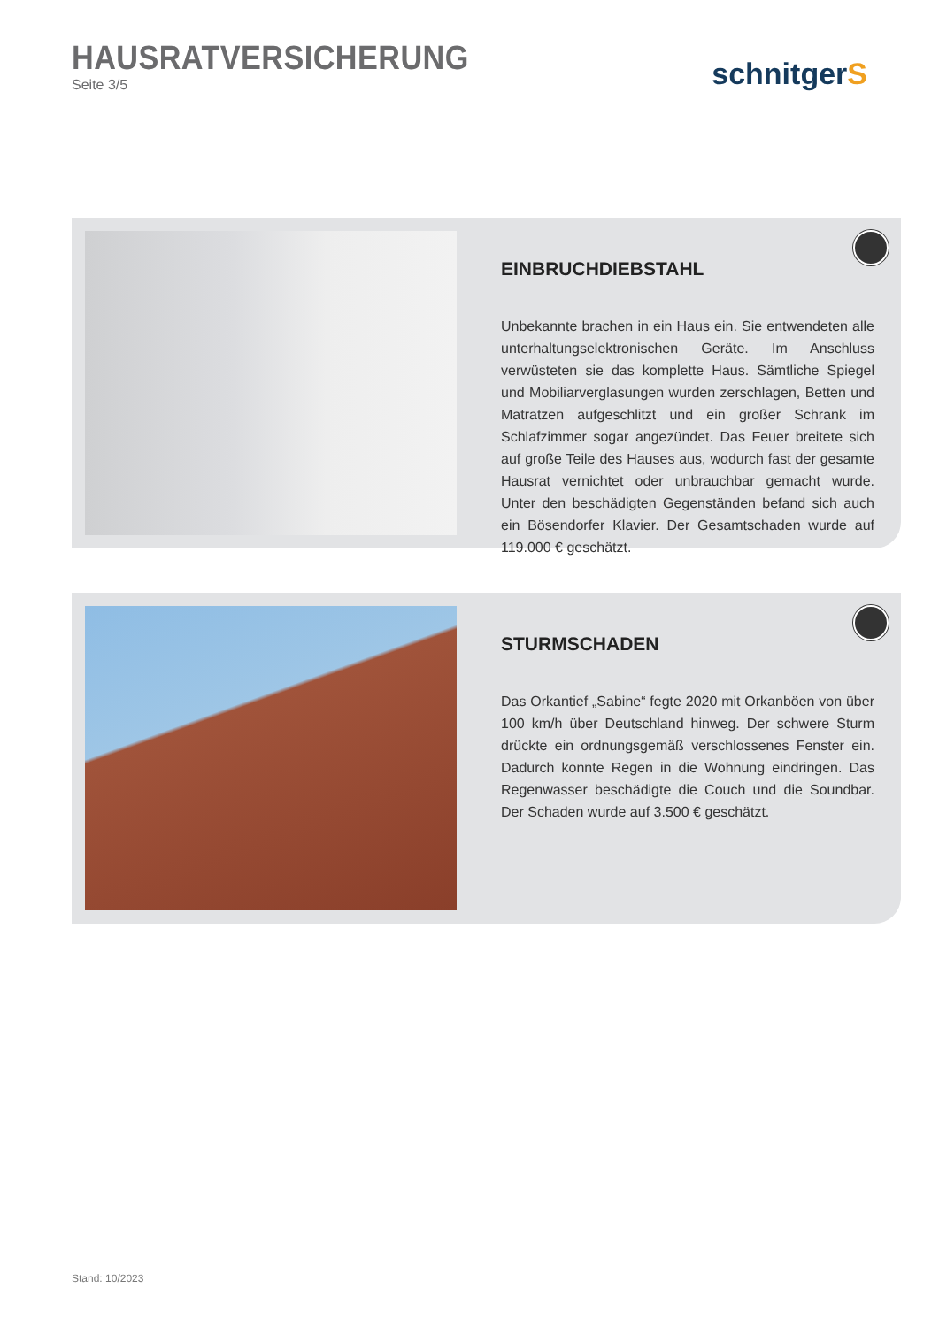HAUSRATVERSICHERUNG
Seite 3/5
schnitgerS
EINBRUCHDIEBSTAHL
Unbekannte brachen in ein Haus ein. Sie entwendeten alle unterhaltungselektronischen Geräte. Im Anschluss verwüsteten sie das komplette Haus. Sämtliche Spiegel und Mobiliarverglasungen wurden zerschlagen, Betten und Matratzen aufgeschlitzt und ein großer Schrank im Schlafzimmer sogar angezündet. Das Feuer breitete sich auf große Teile des Hauses aus, wodurch fast der gesamte Hausrat vernichtet oder unbrauchbar gemacht wurde. Unter den beschädigten Gegenständen befand sich auch ein Bösendorfer Klavier. Der Gesamtschaden wurde auf 119.000 € geschätzt.
STURMSCHADEN
Das Orkantief „Sabine“ fegte 2020 mit Orkanböen von über 100 km/h über Deutschland hinweg. Der schwere Sturm drückte ein ordnungsgemäß verschlossenes Fenster ein. Dadurch konnte Regen in die Wohnung eindringen. Das Regenwasser beschädigte die Couch und die Soundbar. Der Schaden wurde auf 3.500 € geschätzt.
Stand: 10/2023